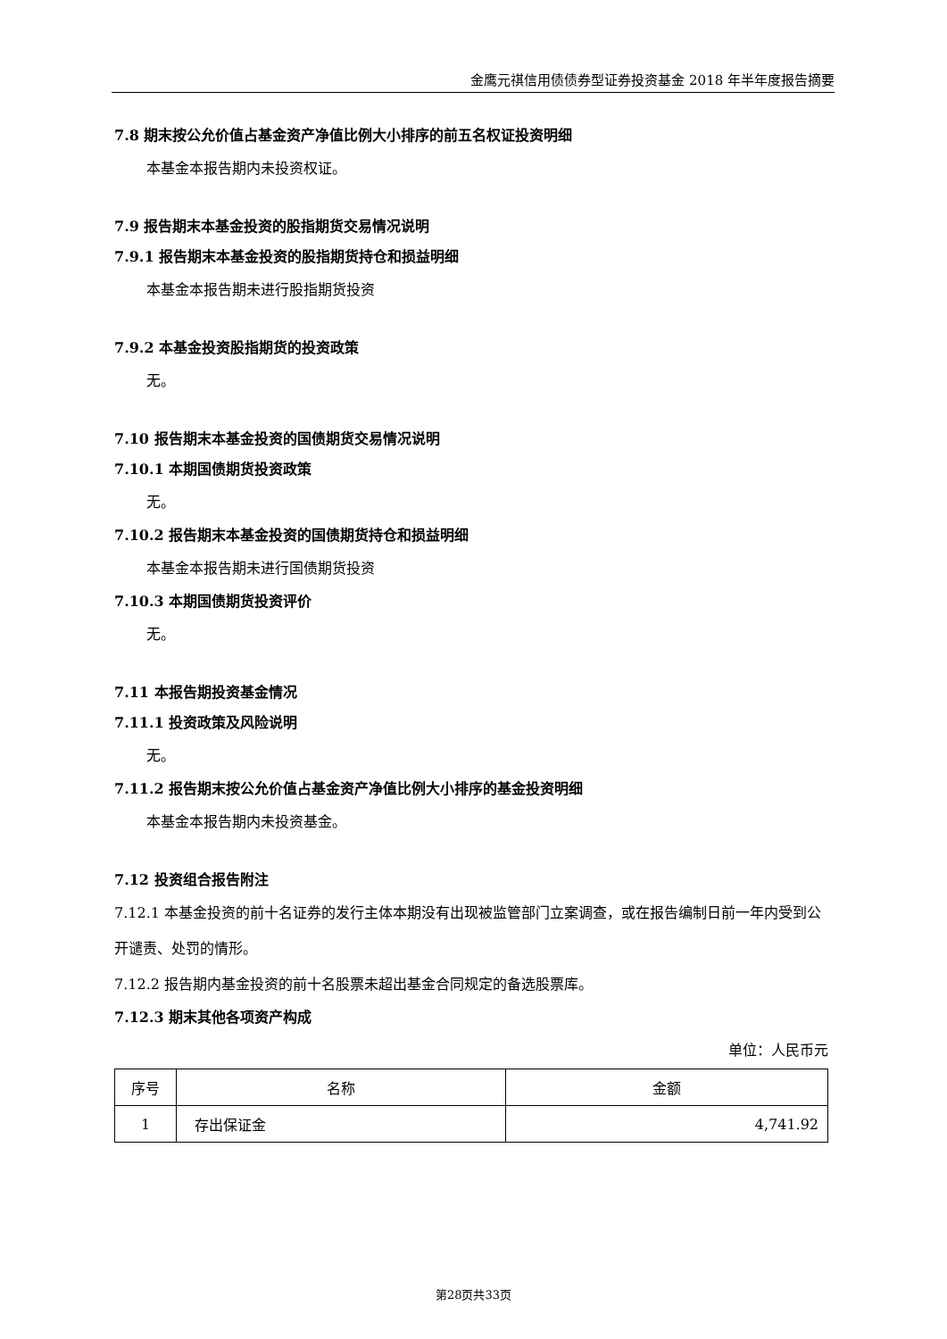金鹰元祺信用债债券型证券投资基金 2018 年半年度报告摘要
7.8 期末按公允价值占基金资产净值比例大小排序的前五名权证投资明细
本基金本报告期内未投资权证。
7.9 报告期末本基金投资的股指期货交易情况说明
7.9.1 报告期末本基金投资的股指期货持仓和损益明细
本基金本报告期未进行股指期货投资
7.9.2 本基金投资股指期货的投资政策
无。
7.10 报告期末本基金投资的国债期货交易情况说明
7.10.1 本期国债期货投资政策
无。
7.10.2 报告期末本基金投资的国债期货持仓和损益明细
本基金本报告期未进行国债期货投资
7.10.3 本期国债期货投资评价
无。
7.11 本报告期投资基金情况
7.11.1 投资政策及风险说明
无。
7.11.2 报告期末按公允价值占基金资产净值比例大小排序的基金投资明细
本基金本报告期内未投资基金。
7.12 投资组合报告附注
7.12.1 本基金投资的前十名证券的发行主体本期没有出现被监管部门立案调查，或在报告编制日前一年内受到公开谴责、处罚的情形。
7.12.2 报告期内基金投资的前十名股票未超出基金合同规定的备选股票库。
7.12.3 期末其他各项资产构成
单位：人民币元
| 序号 | 名称 | 金额 |
| --- | --- | --- |
| 1 | 存出保证金 | 4,741.92 |
第28页共33页